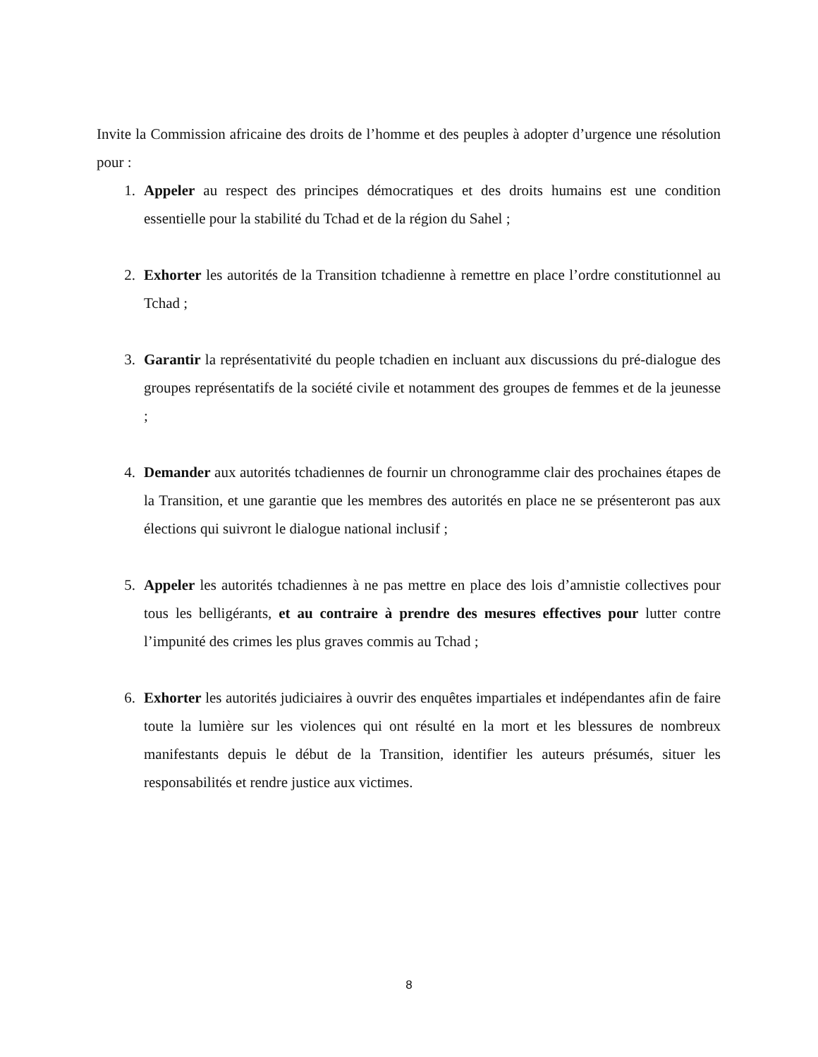Invite la Commission africaine des droits de l’homme et des peuples à adopter d’urgence une résolution pour :
1. Appeler au respect des principes démocratiques et des droits humains est une condition essentielle pour la stabilité du Tchad et de la région du Sahel ;
2. Exhorter les autorités de la Transition tchadienne à remettre en place l’ordre constitutionnel au Tchad ;
3. Garantir la représentativité du people tchadien en incluant aux discussions du pré-dialogue des groupes représentatifs de la société civile et notamment des groupes de femmes et de la jeunesse ;
4. Demander aux autorités tchadiennes de fournir un chronogramme clair des prochaines étapes de la Transition, et une garantie que les membres des autorités en place ne se présenteront pas aux élections qui suivront le dialogue national inclusif ;
5. Appeler les autorités tchadiennes à ne pas mettre en place des lois d’amnistie collectives pour tous les belligérants, et au contraire à prendre des mesures effectives pour lutter contre l’impunité des crimes les plus graves commis au Tchad ;
6. Exhorter les autorités judiciaires à ouvrir des enquêtes impartiales et indépendantes afin de faire toute la lumière sur les violences qui ont résulté en la mort et les blessures de nombreux manifestants depuis le début de la Transition, identifier les auteurs présumés, situer les responsabilités et rendre justice aux victimes.
8